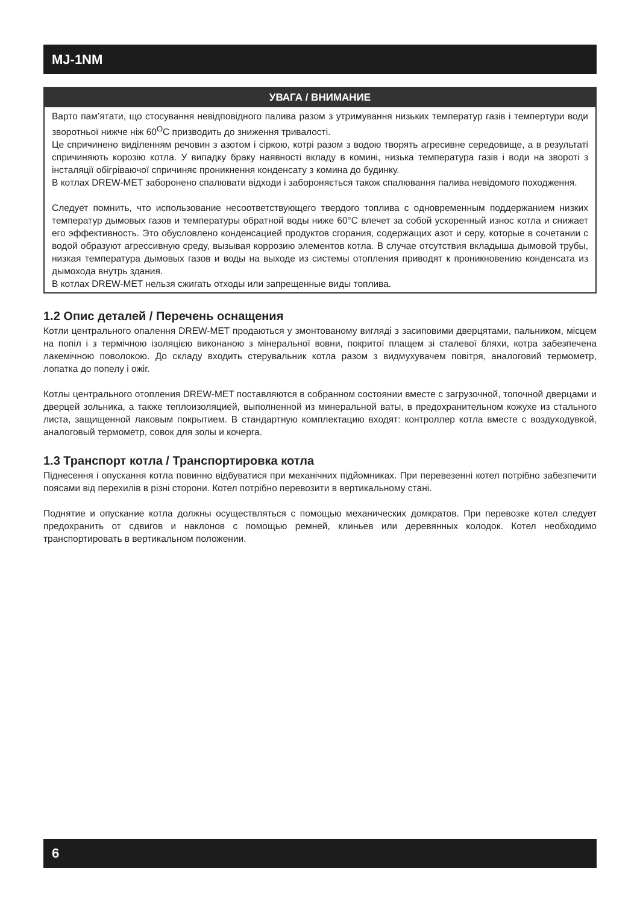MJ-1NM
УВАГА / ВНИМАНИЕ
Варто пам’ятати, що стосування невідповідного палива разом з утримування низьких температур газів і темпертури води зворотньої нижче ніж 60<sup>O</sup>C призводить до зниження тривалості.
Це спричинено виділенням речовин з азотом і сіркою, котрі разом з водою творять агресивне середовище, а в результаті спричиняють корозію котла. У випадку браку наявності вкладу в комині, низька температура газів і води на звороті з інсталяції обігріваючої спричиняє проникнення конденсату з комина до будинку.
В котлах DREW-MET заборонено спалювати відходи і забороняється також спалювання палива невідомого походження.
Следует помнить, что использование несоответствующего твердого топлива с одновременным поддержанием низких температур дымовых газов и температуры обратной воды ниже 60°C влечет за собой ускоренный износ котла и снижает его эффективность. Это обусловлено конденсацией продуктов сгорания, содержащих азот и серу, которые в сочетании с водой образуют агрессивную среду, вызывая коррозию элементов котла. В случае отсутствия вкладыша дымовой трубы, низкая температура дымовых газов и воды на выходе из системы отопления приводят к проникновению конденсата из дымохода внутрь здания.
В котлах DREW-MET нельзя сжигать отходы или запрещенные виды топлива.
1.2 Опис деталей / Перечень оснащения
Котли центрального опалення DREW-MET продаються у змонтованому вигляді з засиповими дверцятами, пальником, місцем на попіл і з термічною ізоляцією виконаною з мінеральної вовни, покритої плащем зі сталевої бляхи, котра забезпечена лакемічною поволокою. До складу входить стерувальник котла разом з видмухувачем повітря, аналоговий термометр, лопатка до попелу і ожіг.
Котлы центрального отопления DREW-MET поставляются в собранном состоянии вместе с загрузочной, топочной дверцами и дверцей зольника, а также теплоизоляцией, выполненной из минеральной ваты, в предохранительном кожухе из стального листа, защищенной лаковым покрытием. В стандартную комплектацию входят: контроллер котла вместе с воздуходувкой, аналоговый термометр, совок для золы и кочерга.
1.3 Транспорт котла / Транспортировка котла
Піднесення і опускання котла повинно відбуватися при механічних підйомниках. При перевезенні котел потрібно забезпечити поясами від перехилів в різні сторони. Котел потрібно перевозити в вертикальному стані.
Поднятие и опускание котла должны осуществляться с помощью механических домкратов. При перевозке котел следует предохранить от сдвигов и наклонов с помощью ремней, клиньев или деревянных колодок. Котел необходимо транспортировать в вертикальном положении.
6